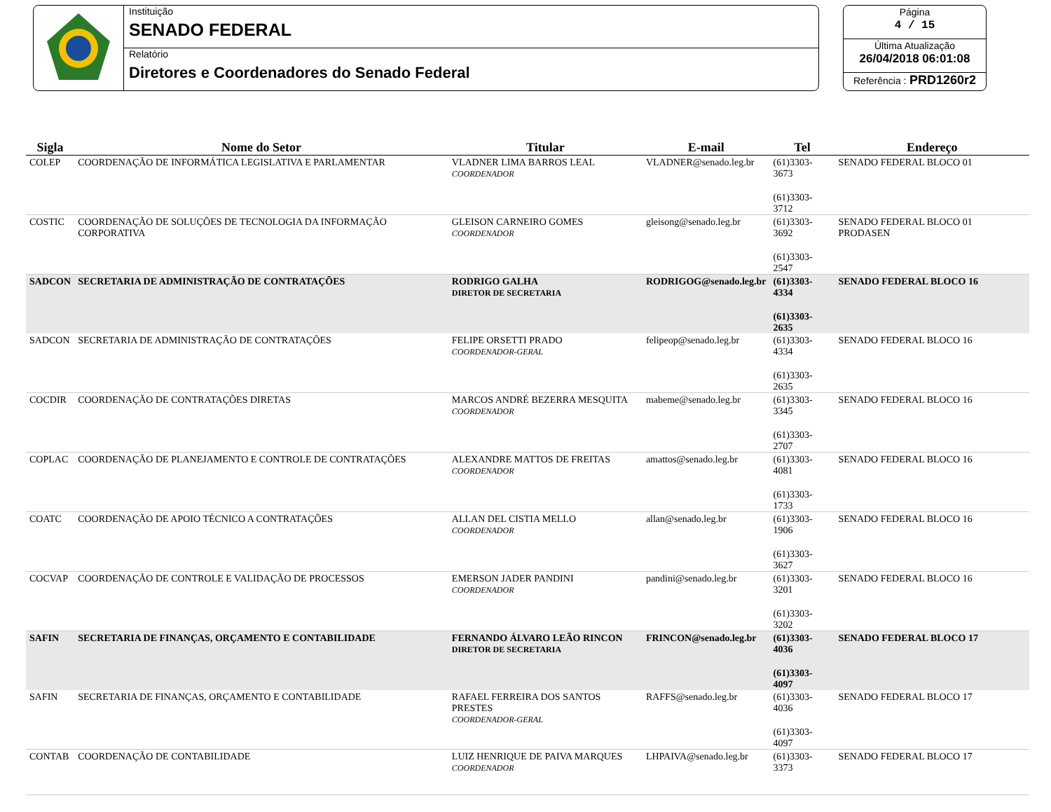Instituição
SENADO FEDERAL
Relatório
Diretores e Coordenadores do Senado Federal
Página
4 / 15
Última Atualização
26/04/2018 06:01:08
Referência : PRD1260r2
| Sigla | Nome do Setor | Titular | E-mail | Tel | Endereço |
| --- | --- | --- | --- | --- | --- |
| COLEP | COORDENAÇÃO DE INFORMÁTICA LEGISLATIVA E PARLAMENTAR | VLADNER LIMA BARROS LEAL COORDENADOR | VLADNER@senado.leg.br | (61)3303-3673 (61)3303-3712 | SENADO FEDERAL BLOCO 01 |
| COSTIC | COORDENAÇÃO DE SOLUÇÕES DE TECNOLOGIA DA INFORMAÇÃO CORPORATIVA | GLEISON CARNEIRO GOMES COORDENADOR | gleisong@senado.leg.br | (61)3303-3692 (61)3303-2547 | SENADO FEDERAL BLOCO 01 PRODASEN |
| SADCON | SECRETARIA DE ADMINISTRAÇÃO DE CONTRATAÇÕES | RODRIGO GALHA DIRETOR DE SECRETARIA | RODRIGOG@senado.leg.br | (61)3303-4334 (61)3303-2635 | SENADO FEDERAL BLOCO 16 |
| SADCON | SECRETARIA DE ADMINISTRAÇÃO DE CONTRATAÇÕES | FELIPE ORSETTI PRADO COORDENADOR-GERAL | felipeop@senado.leg.br | (61)3303-4334 (61)3303-2635 | SENADO FEDERAL BLOCO 16 |
| COCDIR | COORDENAÇÃO DE CONTRATAÇÕES DIRETAS | MARCOS ANDRÉ BEZERRA MESQUITA COORDENADOR | mabeme@senado.leg.br | (61)3303-3345 (61)3303-2707 | SENADO FEDERAL BLOCO 16 |
| COPLAC | COORDENAÇÃO DE PLANEJAMENTO E CONTROLE DE CONTRATAÇÕES | ALEXANDRE MATTOS DE FREITAS COORDENADOR | amattos@senado.leg.br | (61)3303-4081 (61)3303-1733 | SENADO FEDERAL BLOCO 16 |
| COATC | COORDENAÇÃO DE APOIO TÉCNICO A CONTRATAÇÕES | ALLAN DEL CISTIA MELLO COORDENADOR | allan@senado.leg.br | (61)3303-1906 (61)3303-3627 | SENADO FEDERAL BLOCO 16 |
| COCVAP | COORDENAÇÃO DE CONTROLE E VALIDAÇÃO DE PROCESSOS | EMERSON JADER PANDINI COORDENADOR | pandini@senado.leg.br | (61)3303-3201 (61)3303-3202 | SENADO FEDERAL BLOCO 16 |
| SAFIN | SECRETARIA DE FINANÇAS, ORÇAMENTO E CONTABILIDADE | FERNANDO ÁLVARO LEÃO RINCON DIRETOR DE SECRETARIA | FRINCON@senado.leg.br | (61)3303-4036 (61)3303-4097 | SENADO FEDERAL BLOCO 17 |
| SAFIN | SECRETARIA DE FINANÇAS, ORÇAMENTO E CONTABILIDADE | RAFAEL FERREIRA DOS SANTOS PRESTES COORDENADOR-GERAL | RAFFS@senado.leg.br | (61)3303-4036 (61)3303-4097 | SENADO FEDERAL BLOCO 17 |
| CONTAB | COORDENAÇÃO DE CONTABILIDADE | LUIZ HENRIQUE DE PAIVA MARQUES COORDENADOR | LHPAIVA@senado.leg.br | (61)3303-3373 | SENADO FEDERAL BLOCO 17 |